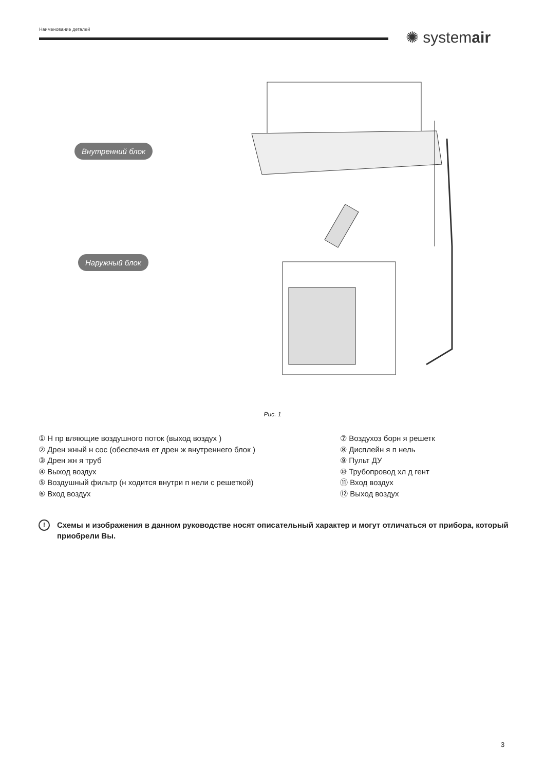Наименование деталей ✺ systemair
Внутренний блок
Наружный блок
Рис. 1
① Н пр вляющие воздушного поток (выход воздух )
② Дрен жный н сос (обеспечив ет дрен ж внутреннего блок )
③ Дрен жн я труб
④ Выход воздух
⑤ Воздушный фильтр (н ходится внутри п нели с решеткой)
⑥ Вход воздух
⑦ Воздухоз борн я решетк
⑧ Дисплейн я п нель
⑨ Пульт ДУ
⑩ Трубопровод хл д гент
⑪ Вход воздух
⑫ Выход воздух
! Схемы и изображения в данном руководстве носят описательный характер и могут отличаться от прибора, который приобрели Вы.
3